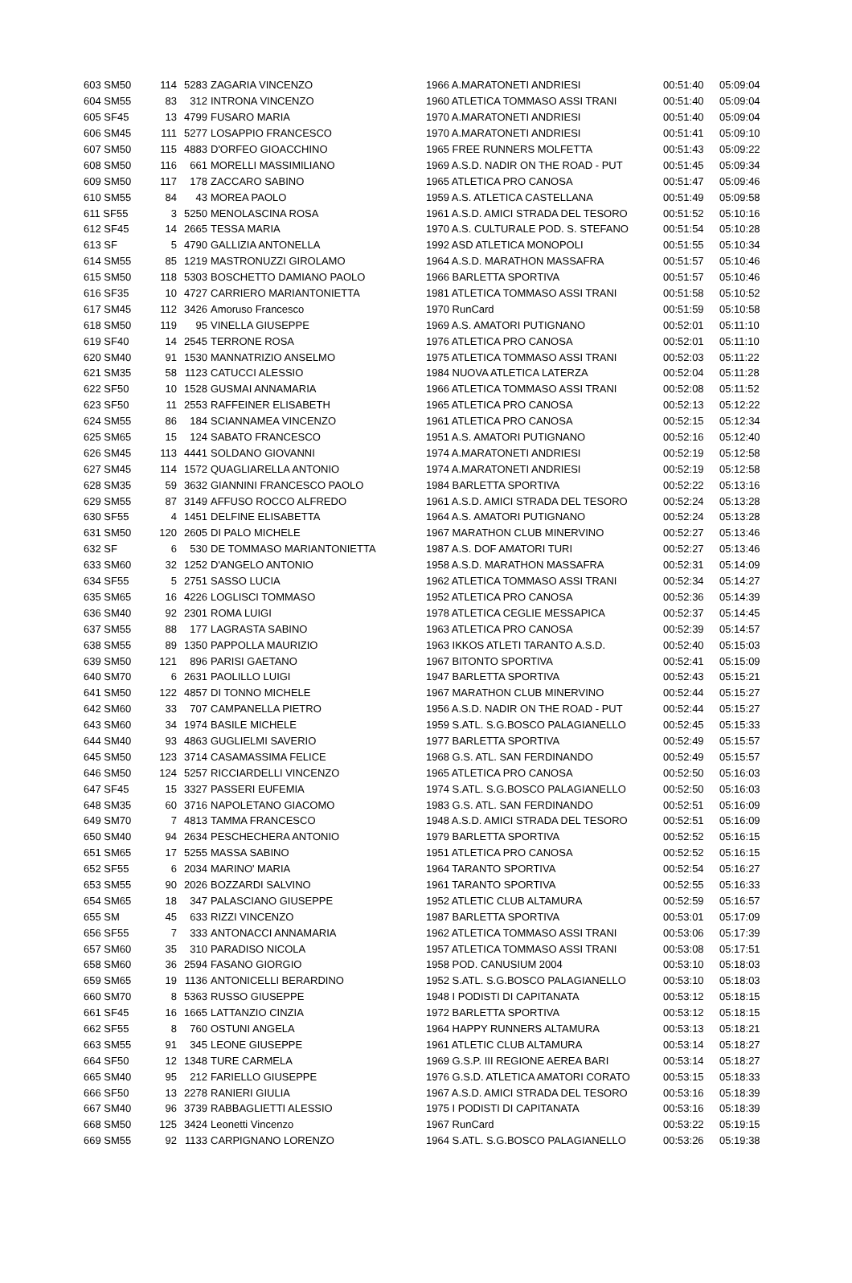| 603 SM50 | 114 | 5283 | ZAGARIA VINCENZO | 1966 A.MARATONETI ANDRIESI | 00:51:40 | 05:09:04 |
| 604 SM55 | 83 | 312 | INTRONA VINCENZO | 1960 ATLETICA TOMMASO ASSI TRANI | 00:51:40 | 05:09:04 |
| 605 SF45 | 13 | 4799 | FUSARO MARIA | 1970 A.MARATONETI ANDRIESI | 00:51:40 | 05:09:04 |
| 606 SM45 | 111 | 5277 | LOSAPPIO FRANCESCO | 1970 A.MARATONETI ANDRIESI | 00:51:41 | 05:09:10 |
| 607 SM50 | 115 | 4883 | D'ORFEO GIOACCHINO | 1965 FREE RUNNERS MOLFETTA | 00:51:43 | 05:09:22 |
| 608 SM50 | 116 | 661 | MORELLI MASSIMILIANO | 1969 A.S.D. NADIR ON THE ROAD - PUT | 00:51:45 | 05:09:34 |
| 609 SM50 | 117 | 178 | ZACCARO SABINO | 1965 ATLETICA PRO CANOSA | 00:51:47 | 05:09:46 |
| 610 SM55 | 84 | 43 | MOREA PAOLO | 1959 A.S. ATLETICA CASTELLANA | 00:51:49 | 05:09:58 |
| 611 SF55 | 3 | 5250 | MENOLASCINA ROSA | 1961 A.S.D. AMICI STRADA DEL TESORO | 00:51:52 | 05:10:16 |
| 612 SF45 | 14 | 2665 | TESSA MARIA | 1970 A.S. CULTURALE POD. S. STEFANO | 00:51:54 | 05:10:28 |
| 613 SF | 5 | 4790 | GALLIZIA ANTONELLA | 1992 ASD ATLETICA MONOPOLI | 00:51:55 | 05:10:34 |
| 614 SM55 | 85 | 1219 | MASTRONUZZI GIROLAMO | 1964 A.S.D. MARATHON MASSAFRA | 00:51:57 | 05:10:46 |
| 615 SM50 | 118 | 5303 | BOSCHETTO DAMIANO PAOLO | 1966 BARLETTA SPORTIVA | 00:51:57 | 05:10:46 |
| 616 SF35 | 10 | 4727 | CARRIERO MARIANTONIETTA | 1981 ATLETICA TOMMASO ASSI TRANI | 00:51:58 | 05:10:52 |
| 617 SM45 | 112 | 3426 | Amoruso Francesco | 1970 RunCard | 00:51:59 | 05:10:58 |
| 618 SM50 | 119 | 95 | VINELLA GIUSEPPE | 1969 A.S. AMATORI PUTIGNANO | 00:52:01 | 05:11:10 |
| 619 SF40 | 14 | 2545 | TERRONE ROSA | 1976 ATLETICA PRO CANOSA | 00:52:01 | 05:11:10 |
| 620 SM40 | 91 | 1530 | MANNATRIZIO ANSELMO | 1975 ATLETICA TOMMASO ASSI TRANI | 00:52:03 | 05:11:22 |
| 621 SM35 | 58 | 1123 | CATUCCI ALESSIO | 1984 NUOVA ATLETICA LATERZA | 00:52:04 | 05:11:28 |
| 622 SF50 | 10 | 1528 | GUSMAI ANNAMARIA | 1966 ATLETICA TOMMASO ASSI TRANI | 00:52:08 | 05:11:52 |
| 623 SF50 | 11 | 2553 | RAFFEINER ELISABETH | 1965 ATLETICA PRO CANOSA | 00:52:13 | 05:12:22 |
| 624 SM55 | 86 | 184 | SCIANNAMEA VINCENZO | 1961 ATLETICA PRO CANOSA | 00:52:15 | 05:12:34 |
| 625 SM65 | 15 | 124 | SABATO FRANCESCO | 1951 A.S. AMATORI PUTIGNANO | 00:52:16 | 05:12:40 |
| 626 SM45 | 113 | 4441 | SOLDANO GIOVANNI | 1974 A.MARATONETI ANDRIESI | 00:52:19 | 05:12:58 |
| 627 SM45 | 114 | 1572 | QUAGLIARELLA ANTONIO | 1974 A.MARATONETI ANDRIESI | 00:52:19 | 05:12:58 |
| 628 SM35 | 59 | 3632 | GIANNINI FRANCESCO PAOLO | 1984 BARLETTA SPORTIVA | 00:52:22 | 05:13:16 |
| 629 SM55 | 87 | 3149 | AFFUSO ROCCO ALFREDO | 1961 A.S.D. AMICI STRADA DEL TESORO | 00:52:24 | 05:13:28 |
| 630 SF55 | 4 | 1451 | DELFINE ELISABETTA | 1964 A.S. AMATORI PUTIGNANO | 00:52:24 | 05:13:28 |
| 631 SM50 | 120 | 2605 | DI PALO MICHELE | 1967 MARATHON CLUB MINERVINO | 00:52:27 | 05:13:46 |
| 632 SF | 6 | 530 | DE TOMMASO MARIANTONIETTA | 1987 A.S. DOF AMATORI TURI | 00:52:27 | 05:13:46 |
| 633 SM60 | 32 | 1252 | D'ANGELO ANTONIO | 1958 A.S.D. MARATHON MASSAFRA | 00:52:31 | 05:14:09 |
| 634 SF55 | 5 | 2751 | SASSO LUCIA | 1962 ATLETICA TOMMASO ASSI TRANI | 00:52:34 | 05:14:27 |
| 635 SM65 | 16 | 4226 | LOGLISCI TOMMASO | 1952 ATLETICA PRO CANOSA | 00:52:36 | 05:14:39 |
| 636 SM40 | 92 | 2301 | ROMA LUIGI | 1978 ATLETICA CEGLIE MESSAPICA | 00:52:37 | 05:14:45 |
| 637 SM55 | 88 | 177 | LAGRASTA SABINO | 1963 ATLETICA PRO CANOSA | 00:52:39 | 05:14:57 |
| 638 SM55 | 89 | 1350 | PAPPOLLA MAURIZIO | 1963 IKKOS ATLETI TARANTO A.S.D. | 00:52:40 | 05:15:03 |
| 639 SM50 | 121 | 896 | PARISI GAETANO | 1967 BITONTO SPORTIVA | 00:52:41 | 05:15:09 |
| 640 SM70 | 6 | 2631 | PAOLILLO LUIGI | 1947 BARLETTA SPORTIVA | 00:52:43 | 05:15:21 |
| 641 SM50 | 122 | 4857 | DI TONNO MICHELE | 1967 MARATHON CLUB MINERVINO | 00:52:44 | 05:15:27 |
| 642 SM60 | 33 | 707 | CAMPANELLA PIETRO | 1956 A.S.D. NADIR ON THE ROAD - PUT | 00:52:44 | 05:15:27 |
| 643 SM60 | 34 | 1974 | BASILE MICHELE | 1959 S.ATL. S.G.BOSCO PALAGIANELLO | 00:52:45 | 05:15:33 |
| 644 SM40 | 93 | 4863 | GUGLIELMI SAVERIO | 1977 BARLETTA SPORTIVA | 00:52:49 | 05:15:57 |
| 645 SM50 | 123 | 3714 | CASAMASSIMA FELICE | 1968 G.S. ATL. SAN FERDINANDO | 00:52:49 | 05:15:57 |
| 646 SM50 | 124 | 5257 | RICCIARDELLI VINCENZO | 1965 ATLETICA PRO CANOSA | 00:52:50 | 05:16:03 |
| 647 SF45 | 15 | 3327 | PASSERI EUFEMIA | 1974 S.ATL. S.G.BOSCO PALAGIANELLO | 00:52:50 | 05:16:03 |
| 648 SM35 | 60 | 3716 | NAPOLETANO GIACOMO | 1983 G.S. ATL. SAN FERDINANDO | 00:52:51 | 05:16:09 |
| 649 SM70 | 7 | 4813 | TAMMA FRANCESCO | 1948 A.S.D. AMICI STRADA DEL TESORO | 00:52:51 | 05:16:09 |
| 650 SM40 | 94 | 2634 | PESCHECHERA ANTONIO | 1979 BARLETTA SPORTIVA | 00:52:52 | 05:16:15 |
| 651 SM65 | 17 | 5255 | MASSA SABINO | 1951 ATLETICA PRO CANOSA | 00:52:52 | 05:16:15 |
| 652 SF55 | 6 | 2034 | MARINO' MARIA | 1964 TARANTO SPORTIVA | 00:52:54 | 05:16:27 |
| 653 SM55 | 90 | 2026 | BOZZARDI SALVINO | 1961 TARANTO SPORTIVA | 00:52:55 | 05:16:33 |
| 654 SM65 | 18 | 347 | PALASCIANO GIUSEPPE | 1952 ATLETIC CLUB ALTAMURA | 00:52:59 | 05:16:57 |
| 655 SM | 45 | 633 | RIZZI VINCENZO | 1987 BARLETTA SPORTIVA | 00:53:01 | 05:17:09 |
| 656 SF55 | 7 | 333 | ANTONACCI ANNAMARIA | 1962 ATLETICA TOMMASO ASSI TRANI | 00:53:06 | 05:17:39 |
| 657 SM60 | 35 | 310 | PARADISO NICOLA | 1957 ATLETICA TOMMASO ASSI TRANI | 00:53:08 | 05:17:51 |
| 658 SM60 | 36 | 2594 | FASANO GIORGIO | 1958 POD. CANUSIUM 2004 | 00:53:10 | 05:18:03 |
| 659 SM65 | 19 | 1136 | ANTONICELLI BERARDINO | 1952 S.ATL. S.G.BOSCO PALAGIANELLO | 00:53:10 | 05:18:03 |
| 660 SM70 | 8 | 5363 | RUSSO GIUSEPPE | 1948 I PODISTI DI CAPITANATA | 00:53:12 | 05:18:15 |
| 661 SF45 | 16 | 1665 | LATTANZIO CINZIA | 1972 BARLETTA SPORTIVA | 00:53:12 | 05:18:15 |
| 662 SF55 | 8 | 760 | OSTUNI ANGELA | 1964 HAPPY RUNNERS ALTAMURA | 00:53:13 | 05:18:21 |
| 663 SM55 | 91 | 345 | LEONE GIUSEPPE | 1961 ATLETIC CLUB ALTAMURA | 00:53:14 | 05:18:27 |
| 664 SF50 | 12 | 1348 | TURE CARMELA | 1969 G.S.P. III REGIONE AEREA BARI | 00:53:14 | 05:18:27 |
| 665 SM40 | 95 | 212 | FARIELLO GIUSEPPE | 1976 G.S.D. ATLETICA AMATORI CORATO | 00:53:15 | 05:18:33 |
| 666 SF50 | 13 | 2278 | RANIERI GIULIA | 1967 A.S.D. AMICI STRADA DEL TESORO | 00:53:16 | 05:18:39 |
| 667 SM40 | 96 | 3739 | RABBAGLIETTI ALESSIO | 1975 I PODISTI DI CAPITANATA | 00:53:16 | 05:18:39 |
| 668 SM50 | 125 | 3424 | Leonetti Vincenzo | 1967 RunCard | 00:53:22 | 05:19:15 |
| 669 SM55 | 92 | 1133 | CARPIGNANO LORENZO | 1964 S.ATL. S.G.BOSCO PALAGIANELLO | 00:53:26 | 05:19:38 |